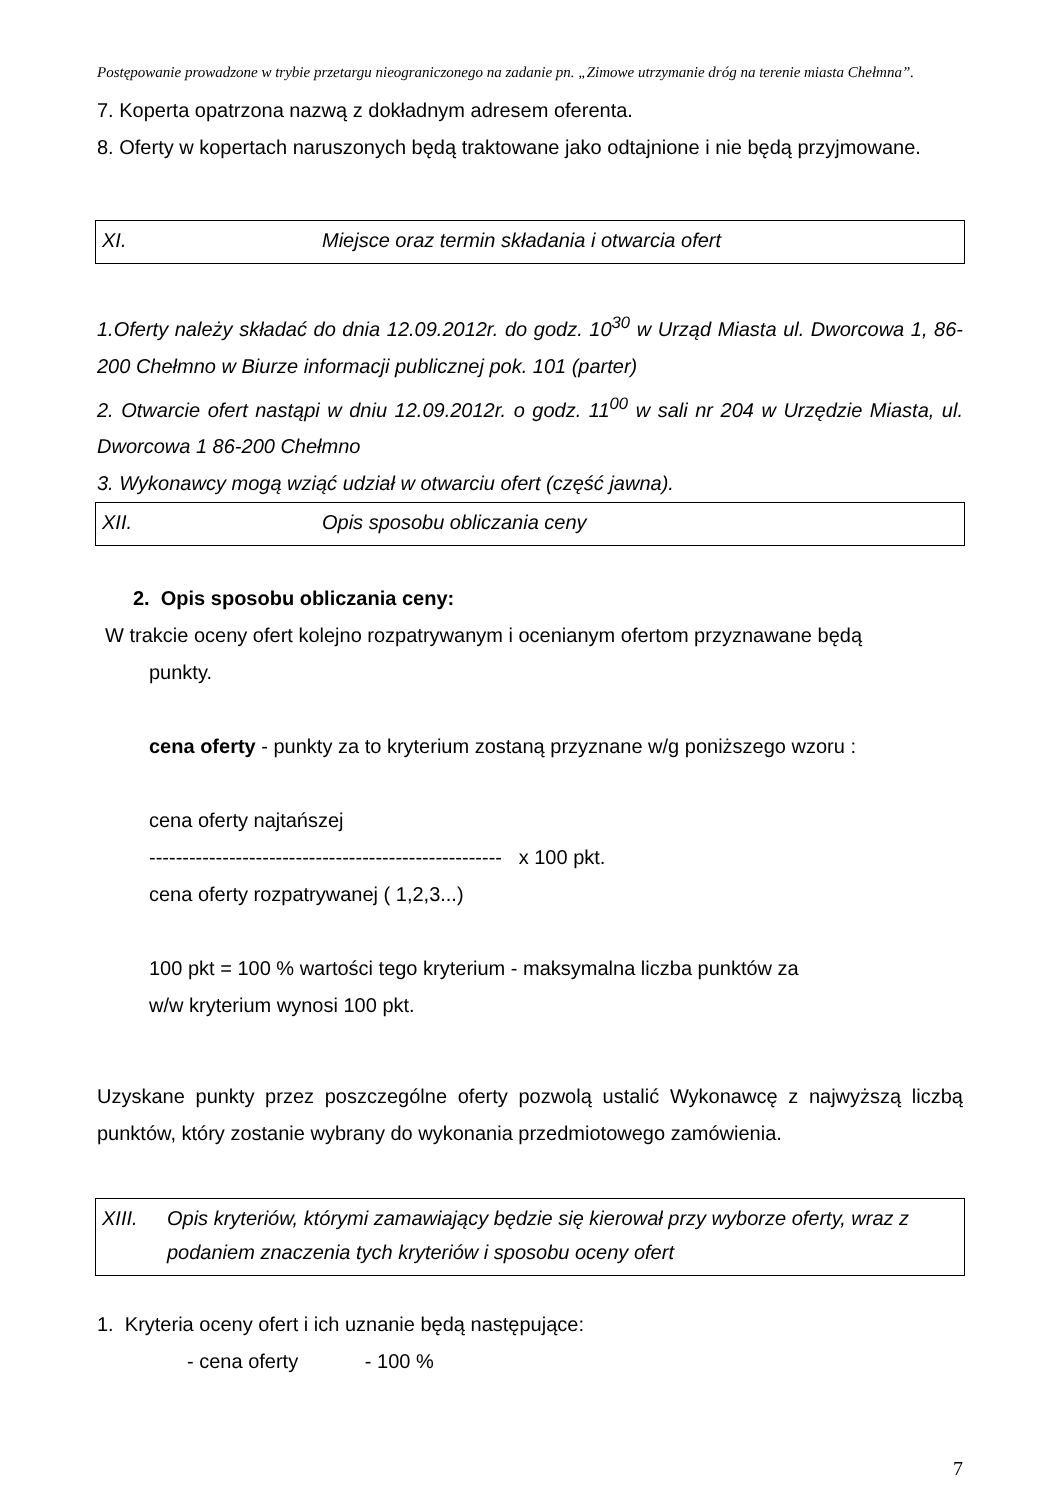Postępowanie prowadzone w trybie przetargu nieograniczonego na zadanie pn. „Zimowe utrzymanie dróg na terenie miasta Chełmna”.
7. Koperta opatrzona nazwą z dokładnym adresem oferenta.
8. Oferty w kopertach naruszonych będą traktowane jako odtajnione i nie będą przyjmowane.
XI. Miejsce oraz termin składania i otwarcia ofert
1.Oferty należy składać do dnia 12.09.2012r. do godz. 10<sup>30</sup> w Urząd Miasta ul. Dworcowa 1, 86-200 Chełmno w Biurze informacji publicznej pok. 101 (parter)
2. Otwarcie ofert nastąpi w dniu 12.09.2012r. o godz. 11<sup>00</sup> w sali nr 204 w Urzędzie Miasta, ul. Dworcowa 1 86-200 Chełmno
3. Wykonawcy mogą wziąć udział w otwarciu ofert (część jawna).
XII. Opis sposobu obliczania ceny
2. Opis sposobu obliczania ceny:
W trakcie oceny ofert kolejno rozpatrywanym i ocenianym ofertom przyznawane będą
punkty.
cena oferty - punkty za to kryterium zostaną przyznane w/g poniższego wzoru :
cena oferty najtańszej
----------------------------------------------------- x 100 pkt.
cena oferty rozpatrywanej ( 1,2,3...)
100 pkt = 100 % wartości tego kryterium - maksymalna liczba punktów za
w/w kryterium wynosi 100 pkt.
Uzyskane punkty przez poszczególne oferty pozwolą ustalić Wykonawcę z najwyższą liczbą punktów, który zostanie wybrany do wykonania przedmiotowego zamówienia.
XIII. Opis kryteriów, którymi zamawiający będzie się kierował przy wyborze oferty, wraz z podaniem znaczenia tych kryteriów i sposobu oceny ofert
1. Kryteria oceny ofert i ich uznanie będą następujące:
- cena oferty - 100 %
7